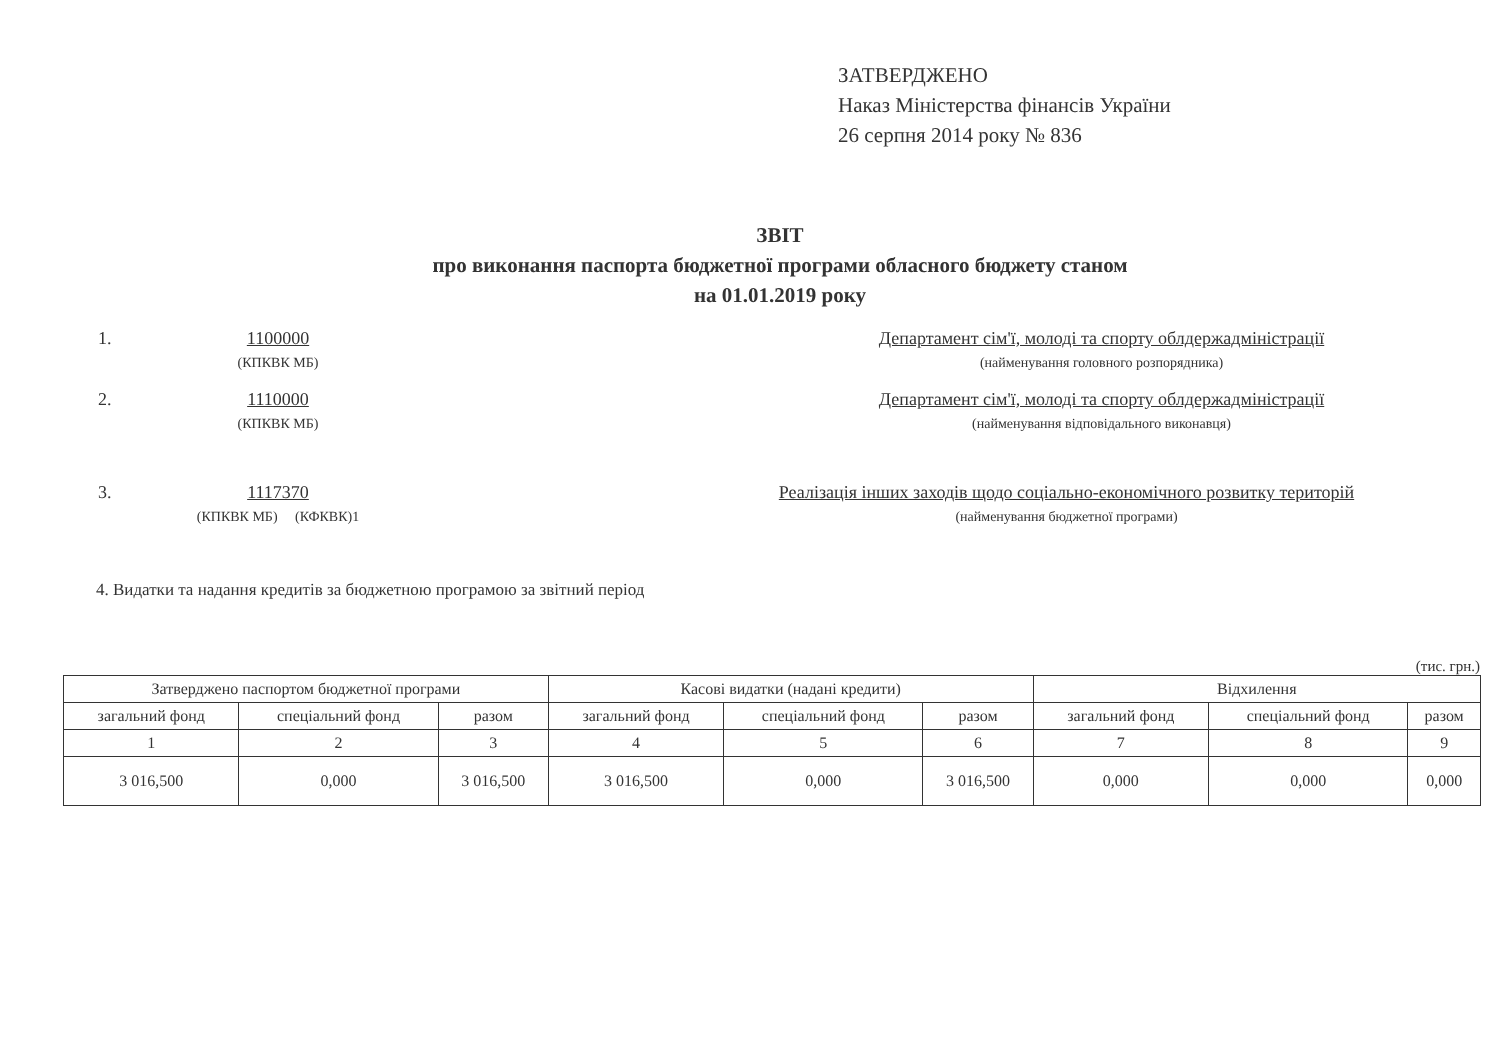ЗАТВЕРДЖЕНО
Наказ Міністерства фінансів України
26 серпня 2014 року № 836
ЗВІТ
про виконання паспорта бюджетної програми обласного бюджету станом
на 01.01.2019 року
1. 1100000
(КПКВК МБ)
Департамент сім'ї, молоді та спорту облдержадміністрації
(найменування головного розпорядника)
2. 1110000
(КПКВК МБ)
Департамент сім'ї, молоді та спорту облдержадміністрації
(найменування відповідального виконавця)
3. 1117370
(КПКВК МБ) (КФКВК)1
Реалізація інших заходів щодо соціально-економічного розвитку територій
(найменування бюджетної програми)
4. Видатки та надання кредитів за бюджетною програмою за звітний період
(тис. грн.)
| Затверджено паспортом бюджетної програми | | | Касові видатки (надані кредити) | | | Відхилення | | |
| --- | --- | --- | --- | --- | --- | --- | --- | --- |
| загальний фонд | спеціальний фонд | разом | загальний фонд | спеціальний фонд | разом | загальний фонд | спеціальний фонд | разом |
| 1 | 2 | 3 | 4 | 5 | 6 | 7 | 8 | 9 |
| 3 016,500 | 0,000 | 3 016,500 | 3 016,500 | 0,000 | 3 016,500 | 0,000 | 0,000 | 0,000 |